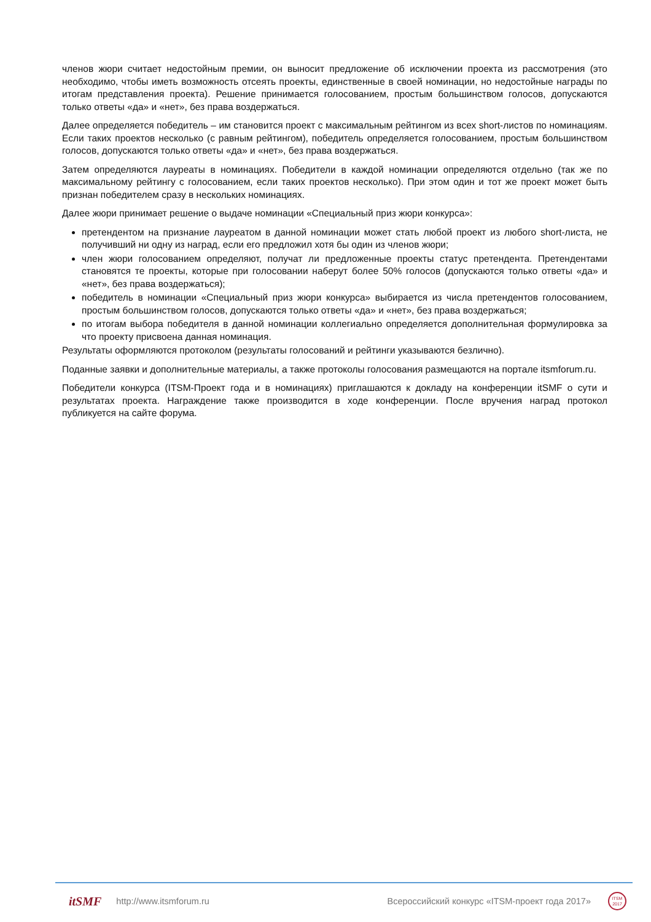членов жюри считает недостойным премии, он выносит предложение об исключении проекта из рассмотрения (это необходимо, чтобы иметь возможность отсеять проекты, единственные в своей номинации, но недостойные награды по итогам представления проекта). Решение принимается голосованием, простым большинством голосов, допускаются только ответы «да» и «нет», без права воздержаться.
Далее определяется победитель – им становится проект с максимальным рейтингом из всех short-листов по номинациям. Если таких проектов несколько (с равным рейтингом), победитель определяется голосованием, простым большинством голосов, допускаются только ответы «да» и «нет», без права воздержаться.
Затем определяются лауреаты в номинациях. Победители в каждой номинации определяются отдельно (так же по максимальному рейтингу с голосованием, если таких проектов несколько). При этом один и тот же проект может быть признан победителем сразу в нескольких номинациях.
Далее жюри принимает решение о выдаче номинации «Специальный приз жюри конкурса»:
претендентом на признание лауреатом в данной номинации может стать любой проект из любого short-листа, не получивший ни одну из наград, если его предложил хотя бы один из членов жюри;
член жюри голосованием определяют, получат ли предложенные проекты статус претендента. Претендентами становятся те проекты, которые при голосовании наберут более 50% голосов (допускаются только ответы «да» и «нет», без права воздержаться);
победитель в номинации «Специальный приз жюри конкурса» выбирается из числа претендентов голосованием, простым большинством голосов, допускаются только ответы «да» и «нет», без права воздержаться;
по итогам выбора победителя в данной номинации коллегиально определяется дополнительная формулировка за что проекту присвоена данная номинация.
Результаты оформляются протоколом (результаты голосований и рейтинги указываются безлично).
Поданные заявки и дополнительные материалы, а также протоколы голосования размещаются на портале itsmforum.ru.
Победители конкурса (ITSM-Проект года и в номинациях) приглашаются к докладу на конференции itSMF о сути и результатах проекта. Награждение также производится в ходе конференции. После вручения наград протокол публикуется на сайте форума.
itSMF http://www.itsmforum.ru Всероссийский конкурс «ITSM-проект года 2017»
ITSM
2017